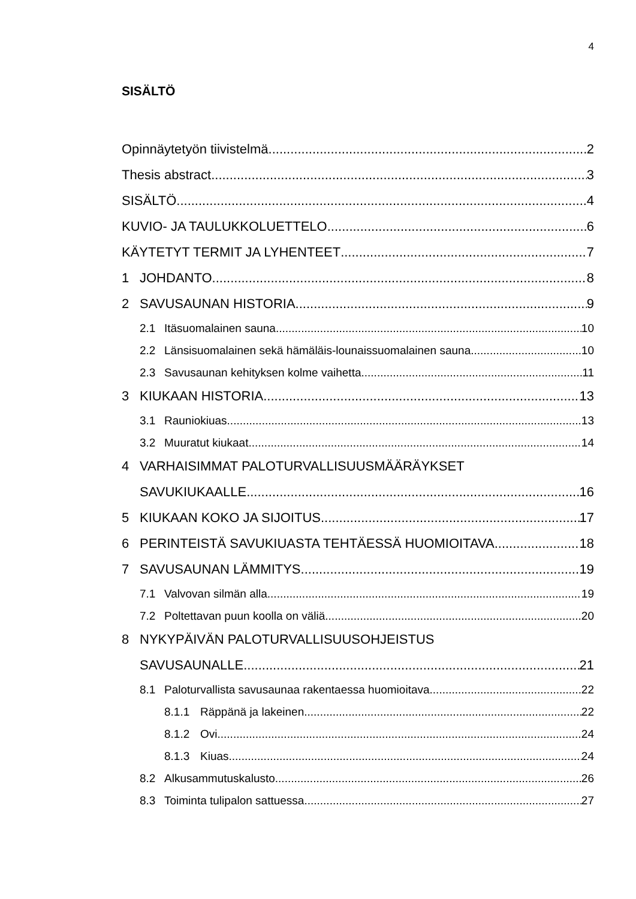4
SISÄLTÖ
Opinnäytetyön tiivistelmä 2
Thesis abstract 3
SISÄLTÖ 4
KUVIO- JA TAULUKKOLUETTELO 6
KÄYTETYT TERMIT JA LYHENTEET 7
1 JOHDANTO 8
2 SAVUSAUNAN HISTORIA 9
2.1 Itäsuomalainen sauna 10
2.2 Länsisuomalainen sekä hämäläis-lounaissuomalainen sauna 10
2.3 Savusaunan kehityksen kolme vaihetta 11
3 KIUKAAN HISTORIA 13
3.1 Rauniokiuas 13
3.2 Muuratut kiukaat 14
4 VARHAISIMMAT PALOTURVALLISUUSMÄÄRÄYKSET
SAVUKIUKAALLE 16
5 KIUKAAN KOKO JA SIJOITUS 17
6 PERINTEISTÄ SAVUKIUASTA TEHTÄESSÄ HUOMIOITAVA 18
7 SAVUSAUNAN LÄMMITYS 19
7.1 Valvovan silmän alla 19
7.2 Poltettavan puun koolla on väliä 20
8 NYKYPÄIVÄN PALOTURVALLISUUSOHJEISTUS
SAVUSAUNALLE 21
8.1 Paloturvallista savusaunaa rakentaessa huomioitava 22
8.1.1 Räppänä ja lakeinen 22
8.1.2 Ovi 24
8.1.3 Kiuas 24
8.2 Alkusammutuskalusto 26
8.3 Toiminta tulipalon sattuessa 27